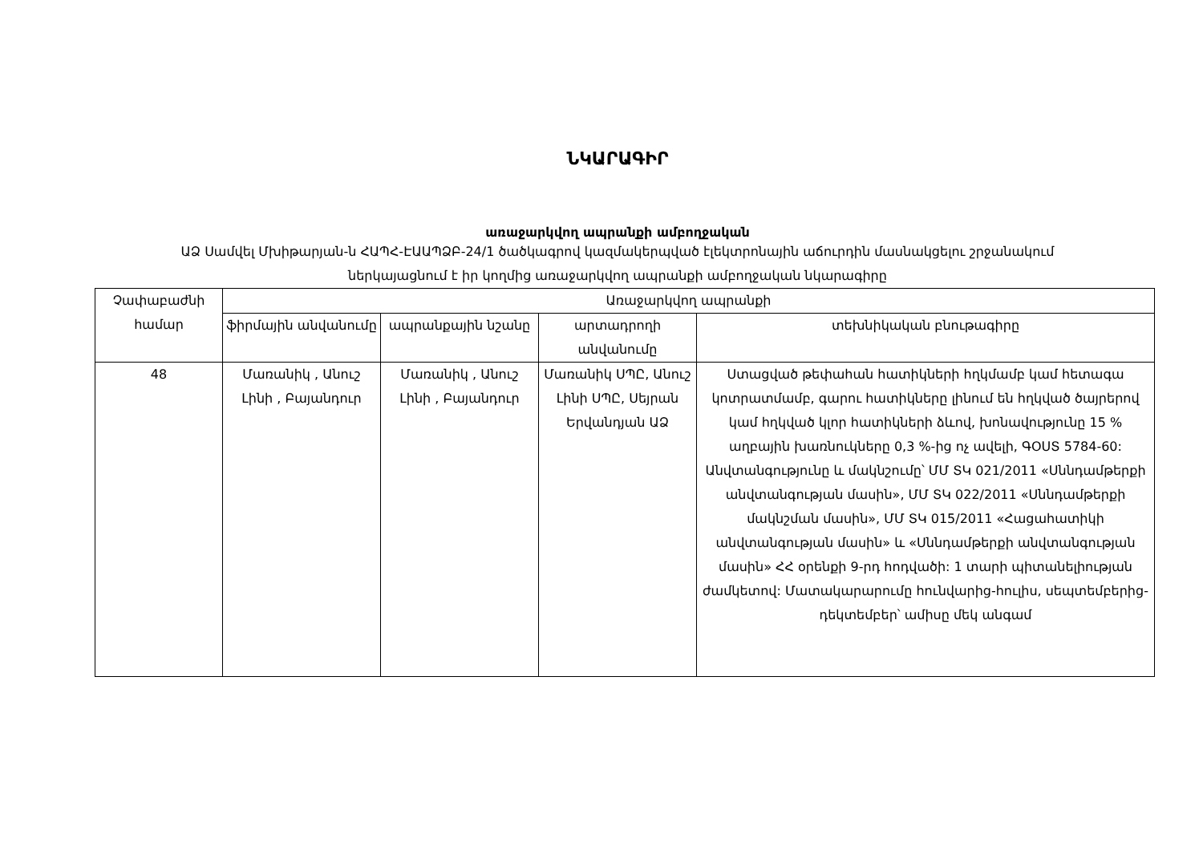ՆԿԱՐԱԳԻՐ
առաջարկվող ապրանքի ամբողջական
ԱՁ Սամվել Մխիթարյան-ն ՀԱՊՀ-ԷԱԱՊՁԲ-24/1 ծածկագրով կազմակերպված էլեկտրոնային աճուրդին մասնակցելու շրջանակում
ներկայացնում է իր կողմից առաջարկվող ապրանքի ամբողջական նկարագիրը
| Չափաբաժնի համար | Առաջարկվող ապրանքի | | | |
| --- | --- | --- | --- | --- |
| | ֆիրմային անվանումը | ապրանքային նշանը | արտադրողի անվանումը | տեխնիկական բնութագիրը |
| 48 | Մառանիկ , Անուշ Լինի , Բայանդուր | Մառանիկ , Անուշ Լինի , Բայանդուր | Մառանիկ ՍՊԸ, Անուշ Լինի ՍՊԸ, Սեյրան Երվանդյան ԱՁ | Ստացված թեփահան հատիկների հղկմամբ կամ հետագա կոտրատմամբ, գարու հատիկները լինում են հղկված ծայրերով կամ հղկված կլոր հատիկների ձևով, խոնավությունը 15 % աղբային խառնուկները 0,3 %-ից ոչ ավելի, ԳՕՍՏ 5784-60: Անվտանգությունը և մակնշումը՝ ՄՄ ՏԿ 021/2011 «Սննդամթերքի անվտանգության մասին», ՄՄ ՏԿ 022/2011 «Սննդամթերքի մակնշման մասին», ՄՄ ՏԿ 015/2011 «Հացահատիկի անվտանգության մասին» և «Սննդամթերքի անվտանգության մասին» ՀՀ օրենքի 9-րդ հոդվածի: 1 տարի պիտանելիության ժամկետով: Մատակարարումը հունվարից-հուլիս, սեպտեմբերից-դեկտեմբեր՝ ամիսը մեկ անգամ |